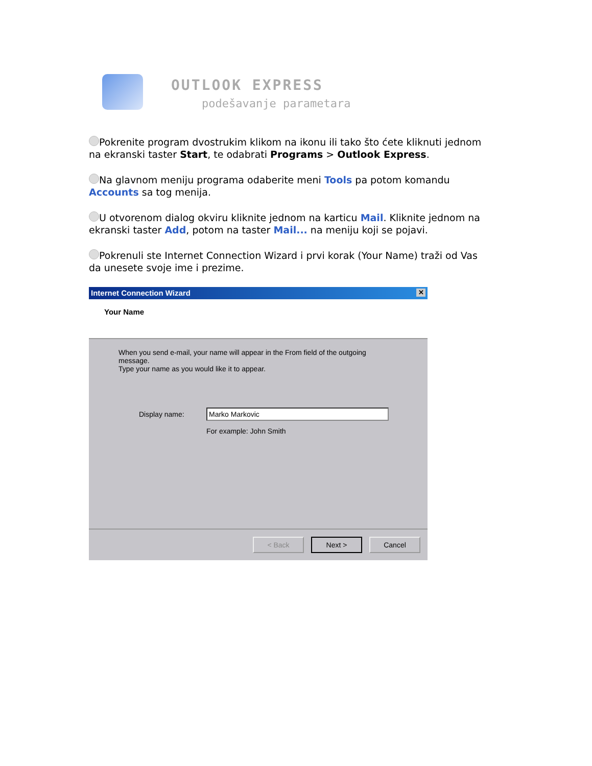OUTLOOK EXPRESS
podešavanje parametara
Pokrenite program dvostrukim klikom na ikonu ili tako što ćete kliknuti jednom na ekranski taster Start, te odabrati Programs > Outlook Express.
Na glavnom meniju programa odaberite meni Tools pa potom komandu Accounts sa tog menija.
U otvorenom dialog okviru kliknite jednom na karticu Mail. Kliknite jednom na ekranski taster Add, potom na taster Mail... na meniju koji se pojavi.
Pokrenuli ste Internet Connection Wizard i prvi korak (Your Name) traži od Vas da unesete svoje ime i prezime.
Internet Connection Wizard ✕
Your Name
When you send e-mail, your name will appear in the From field of the outgoing message.
Type your name as you would like it to appear.
Display name:
Marko Markovic
For example: John Smith
< Back Next > Cancel